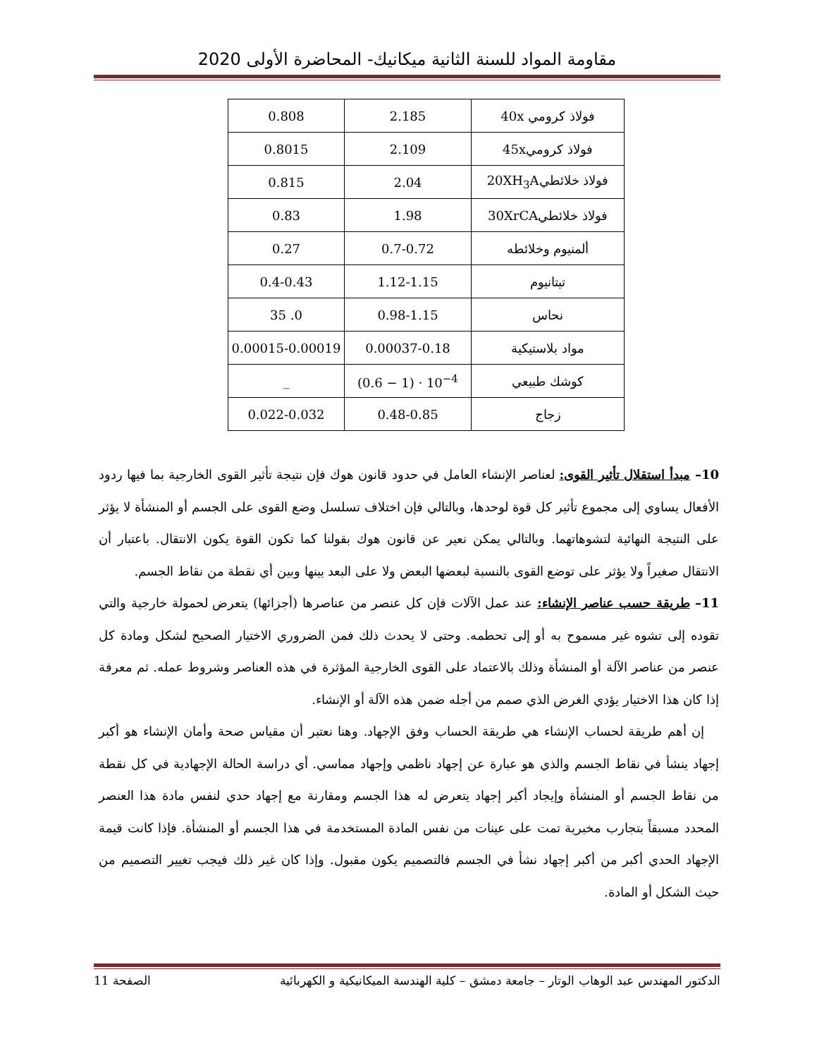مقاومة المواد للسنة الثانية ميكانيك- المحاضرة الأولى 2020
| فولاذ كرومي 40x | 2.185 | 0.808 |
| فولاذ كرومي45x | 2.109 | 0.8015 |
| فولاذ خلائطي20XH<sub>3</sub>A | 2.04 | 0.815 |
| فولاذ خلائطي30XrCA | 1.98 | 0.83 |
| ألمنيوم وخلائطه | 0.7-0.72 | 0.27 |
| تيتانيوم | 1.12-1.15 | 0.4-0.43 |
| نحاس | 0.98-1.15 | 0. 35 |
| مواد بلاستيكية | 0.00037-0.18 | 0.00015-0.00019 |
| كوشك طبيعي | (0.6 − 1) · 10<sup>−4</sup> | _ |
| زجاج | 0.48-0.85 | 0.022-0.032 |
10– مبدأ استقلال تأثير القوى: لعناصر الإنشاء العامل في حدود قانون هوك فإن نتيجة تأثير القوى الخارجية بما فيها ردود الأفعال يساوي إلى مجموع تأثير كل قوة لوحدها، وبالتالي فإن اختلاف تسلسل وضع القوى على الجسم أو المنشأة لا يؤثر على النتيجة النهائية لتشوهاتهما. وبالتالي يمكن نعير عن قانون هوك بقولنا كما تكون القوة يكون الانتقال. باعتبار أن الانتقال صغيراً ولا يؤثر على توضع القوى بالنسبة لبعضها البعض ولا على البعد بينها وبين أي نقطة من نقاط الجسم.
11– طريقة حسب عناصر الإنشاء: عند عمل الآلات فإن كل عنصر من عناصرها (أجزائها) يتعرض لحمولة خارجية والتي تقوده إلى تشوه غير مسموح به أو إلى تحطمه. وحتى لا يحدث ذلك فمن الضروري الاختيار الصحيح لشكل ومادة كل عنصر من عناصر الآلة أو المنشأة وذلك بالاعتماد على القوى الخارجية المؤثرة في هذه العناصر وشروط عمله. ثم معرفة إذا كان هذا الاختيار يؤدي الغرض الذي صمم من أجله ضمن هذه الآلة أو الإنشاء.
إن أهم طريقة لحساب الإنشاء هي طريقة الحساب وفق الإجهاد. وهنا نعتبر أن مقياس صحة وأمان الإنشاء هو أكبر إجهاد ينشأ في نقاط الجسم والذي هو عبارة عن إجهاد ناظمي وإجهاد مماسي. أي دراسة الحالة الإجهادية في كل نقطة من نقاط الجسم أو المنشأة وإيجاد أكبر إجهاد يتعرض له هذا الجسم ومقارنة مع إجهاد حدي لنفس مادة هذا العنصر المحدد مسبقاً بتجارب مخبرية تمت على عينات من نفس المادة المستخدمة في هذا الجسم أو المنشأة. فإذا كانت قيمة الإجهاد الحدي أكبر من أكبر إجهاد نشأ في الجسم فالتصميم يكون مقبول. وإذا كان غير ذلك فيجب تغيير التصميم من حيث الشكل أو المادة.
الدكتور المهندس عبد الوهاب الوتار – جامعة دمشق – كلية الهندسة الميكانيكية و الكهربائية الصفحة 11